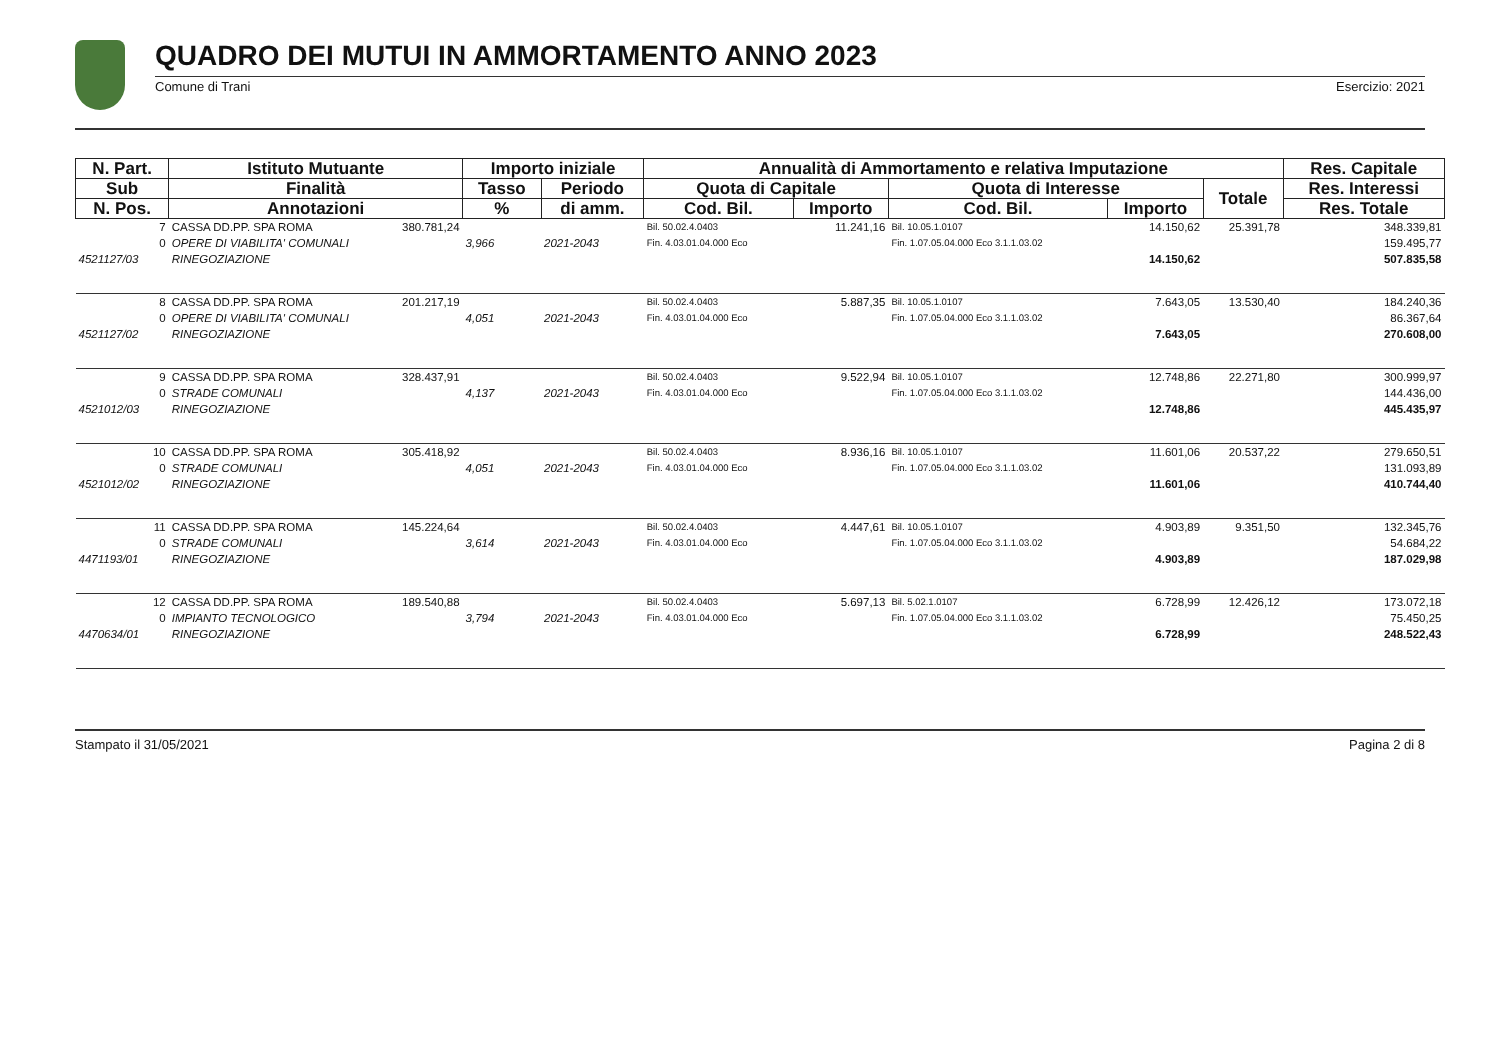QUADRO DEI MUTUI IN AMMORTAMENTO ANNO 2023
Comune di Trani Esercizio: 2021
| N. Part. | Istituto Mutuante | | Importo iniziale | | Annualità di Ammortamento e relativa Imputazione | | | | | Res. Capitale |
| --- | --- | --- | --- | --- | --- | --- | --- | --- | --- | --- |
| Sub | Finalità | | Tasso | Periodo | Quota di Capitale | | Quota di Interesse | | Totale | Res. Interessi |
| N. Pos. | Annotazioni | | % | di amm. | Cod. Bil. | Importo | Cod. Bil. | Importo | | Res. Totale |
| 7 | CASSA DD.PP. SPA ROMA | 380.781,24 | | | Bil. 50.02.4.0403 | 11.241,16 | Bil. 10.05.1.0107 | 14.150,62 | 25.391,78 | 348.339,81 |
| 0 | OPERE DI VIABILITA' COMUNALI | | 3,966 | 2021-2043 | Fin. 4.03.01.04.000 Eco | | Fin. 1.07.05.04.000 Eco 3.1.1.03.02 | | | 159.495,77 |
| 4521127/03 | RINEGOZIAZIONE | | | | | | | 14.150,62 | | 507.835,58 |
| 8 | CASSA DD.PP. SPA ROMA | 201.217,19 | | | Bil. 50.02.4.0403 | 5.887,35 | Bil. 10.05.1.0107 | 7.643,05 | 13.530,40 | 184.240,36 |
| 0 | OPERE DI VIABILITA' COMUNALI | | 4,051 | 2021-2043 | Fin. 4.03.01.04.000 Eco | | Fin. 1.07.05.04.000 Eco 3.1.1.03.02 | | | 86.367,64 |
| 4521127/02 | RINEGOZIAZIONE | | | | | | | 7.643,05 | | 270.608,00 |
| 9 | CASSA DD.PP. SPA ROMA | 328.437,91 | | | Bil. 50.02.4.0403 | 9.522,94 | Bil. 10.05.1.0107 | 12.748,86 | 22.271,80 | 300.999,97 |
| 0 | STRADE COMUNALI | | 4,137 | 2021-2043 | Fin. 4.03.01.04.000 Eco | | Fin. 1.07.05.04.000 Eco 3.1.1.03.02 | | | 144.436,00 |
| 4521012/03 | RINEGOZIAZIONE | | | | | | | 12.748,86 | | 445.435,97 |
| 10 | CASSA DD.PP. SPA ROMA | 305.418,92 | | | Bil. 50.02.4.0403 | 8.936,16 | Bil. 10.05.1.0107 | 11.601,06 | 20.537,22 | 279.650,51 |
| 0 | STRADE COMUNALI | | 4,051 | 2021-2043 | Fin. 4.03.01.04.000 Eco | | Fin. 1.07.05.04.000 Eco 3.1.1.03.02 | | | 131.093,89 |
| 4521012/02 | RINEGOZIAZIONE | | | | | | | 11.601,06 | | 410.744,40 |
| 11 | CASSA DD.PP. SPA ROMA | 145.224,64 | | | Bil. 50.02.4.0403 | 4.447,61 | Bil. 10.05.1.0107 | 4.903,89 | 9.351,50 | 132.345,76 |
| 0 | STRADE COMUNALI | | 3,614 | 2021-2043 | Fin. 4.03.01.04.000 Eco | | Fin. 1.07.05.04.000 Eco 3.1.1.03.02 | | | 54.684,22 |
| 4471193/01 | RINEGOZIAZIONE | | | | | | | 4.903,89 | | 187.029,98 |
| 12 | CASSA DD.PP. SPA ROMA | 189.540,88 | | | Bil. 50.02.4.0403 | 5.697,13 | Bil. 5.02.1.0107 | 6.728,99 | 12.426,12 | 173.072,18 |
| 0 | IMPIANTO TECNOLOGICO | | 3,794 | 2021-2043 | Fin. 4.03.01.04.000 Eco | | Fin. 1.07.05.04.000 Eco 3.1.1.03.02 | | | 75.450,25 |
| 4470634/01 | RINEGOZIAZIONE | | | | | | | 6.728,99 | | 248.522,43 |
Stampato il 31/05/2021 Pagina 2 di 8